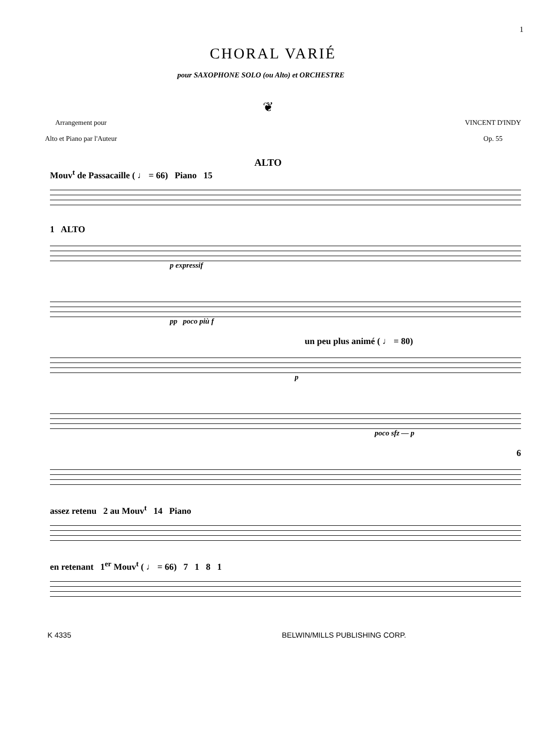CHORAL VARIÉ
1
pour SAXOPHONE SOLO (ou Alto) et ORCHESTRE
❦
Arrangement pour
Alto et Piano par l'Auteur
VINCENT D'INDY
Op. 55
ALTO
Mouv<sup>t</sup> de Passacaille ( ♩ = 66) Piano 15
1 ALTO
p expressif
pp poco più f
un peu plus animé ( ♩ = 80)
p
poco sfz — p
6
assez retenu 2 au Mouv<sup>t</sup> 14 Piano
en retenant 1<sup>er</sup> Mouv<sup>t</sup> ( ♩ = 66) 7 1 8 1
K 4335 BELWIN/MILLS PUBLISHING CORP.